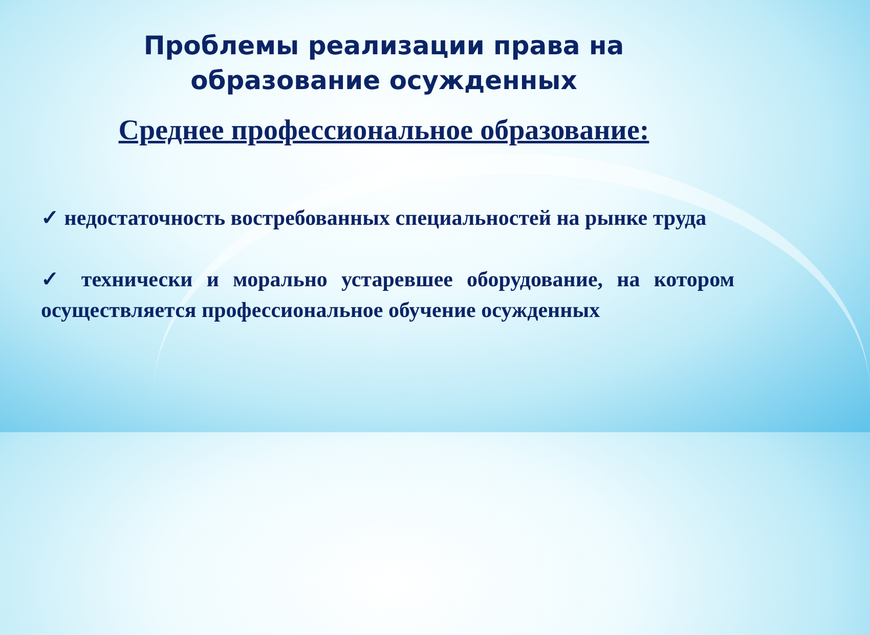Проблемы реализации права на
образование осужденных
Среднее профессиональное образование:
✓ недостаточность востребованных специальностей на рынке труда
✓ технически и морально устаревшее оборудование, на котором осуществляется профессиональное обучение осужденных